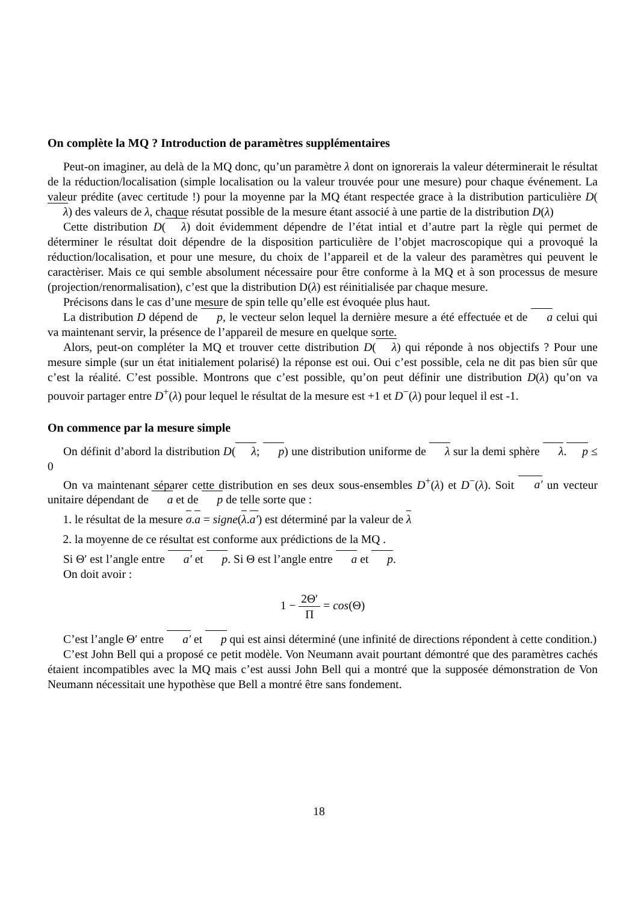On complète la MQ ? Introduction de paramètres supplémentaires
Peut-on imaginer, au delà de la MQ donc, qu’un paramètre λ dont on ignorerais la valeur déterminerait le résultat de la réduction/localisation (simple localisation ou la valeur trouvée pour une mesure) pour chaque événement. La valeur prédite (avec certitude !) pour la moyenne par la MQ étant respectée grace à la distribution particulière D(λ) des valeurs de λ, chaque résutat possible de la mesure étant associé à une partie de la distribution D(λ)
Cette distribution D(λ) doit évidemment dépendre de l’état intial et d’autre part la règle qui permet de déterminer le résultat doit dépendre de la disposition particulière de l’objet macroscopique qui a provoqué la réduction/localisation, et pour une mesure, du choix de l’appareil et de la valeur des paramètres qui peuvent le caractèriser. Mais ce qui semble absolument nécessaire pour être conforme à la MQ et à son processus de mesure (projection/renormalisation), c’est que la distribution D(λ) est réinitialisée par chaque mesure.
Précisons dans le cas d’une mesure de spin telle qu’elle est évoquée plus haut.
La distribution D dépend de p, le vecteur selon lequel la dernière mesure a été effectuée et de a celui qui va maintenant servir, la présence de l’appareil de mesure en quelque sorte.
Alors, peut-on compléter la MQ et trouver cette distribution D(λ) qui réponde à nos objectifs ? Pour une mesure simple (sur un état initialement polarisé) la réponse est oui. Oui c’est possible, cela ne dit pas bien sûr que c’est la réalité. C’est possible. Montrons que c’est possible, qu’on peut définir une distribution D(λ) qu’on va pouvoir partager entre D<sup>+</sup>(λ) pour lequel le résultat de la mesure est +1 et D<sup>−</sup>(λ) pour lequel il est -1.
On commence par la mesure simple
On définit d’abord la distribution D(λ; p) une distribution uniforme de λ sur la demi sphère λ.p ≤ 0
On va maintenant séparer cette distribution en ses deux sous-ensembles D<sup>+</sup>(λ) et D<sup>−</sup>(λ). Soit a′ un vecteur unitaire dépendant de a et de p de telle sorte que :
1. le résultat de la mesure σ.a = signe(λ.a′) est déterminé par la valeur de λ
2. la moyenne de ce résultat est conforme aux prédictions de la MQ .
Si Θ′ est l’angle entre a′ et p. Si Θ est l’angle entre a et p.
On doit avoir :
1 − 2Θ′ Π = cos(Θ)
C’est l’angle Θ′ entre a′ et p qui est ainsi déterminé (une infinité de directions répondent à cette condition.)
C’est John Bell qui a proposé ce petit modèle. Von Neumann avait pourtant démontré que des paramètres cachés étaient incompatibles avec la MQ mais c’est aussi John Bell qui a montré que la supposée démonstration de Von Neumann nécessitait une hypothèse que Bell a montré être sans fondement.
18